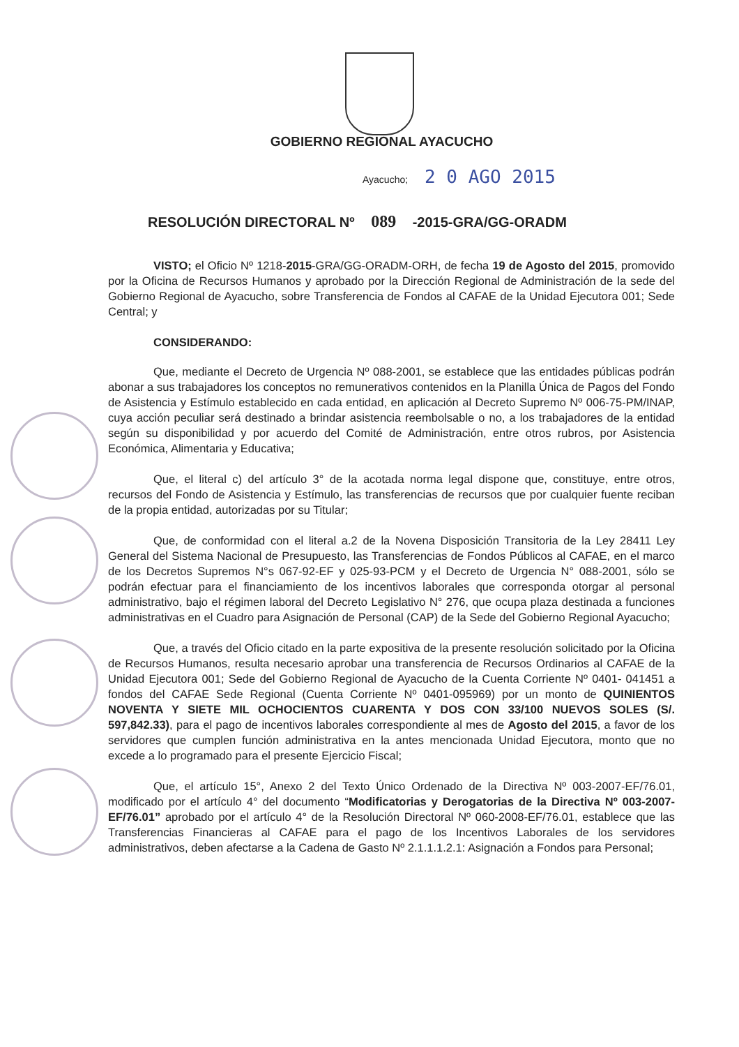GOBIERNO REGIONAL AYACUCHO
Ayacucho; 2 0 AGO 2015
RESOLUCIÓN DIRECTORAL Nº 089 -2015-GRA/GG-ORADM
VISTO; el Oficio Nº 1218-2015-GRA/GG-ORADM-ORH, de fecha 19 de Agosto del 2015, promovido por la Oficina de Recursos Humanos y aprobado por la Dirección Regional de Administración de la sede del Gobierno Regional de Ayacucho, sobre Transferencia de Fondos al CAFAE de la Unidad Ejecutora 001; Sede Central; y
CONSIDERANDO:
Que, mediante el Decreto de Urgencia Nº 088-2001, se establece que las entidades públicas podrán abonar a sus trabajadores los conceptos no remunerativos contenidos en la Planilla Única de Pagos del Fondo de Asistencia y Estímulo establecido en cada entidad, en aplicación al Decreto Supremo Nº 006-75-PM/INAP, cuya acción peculiar será destinado a brindar asistencia reembolsable o no, a los trabajadores de la entidad según su disponibilidad y por acuerdo del Comité de Administración, entre otros rubros, por Asistencia Económica, Alimentaria y Educativa;
Que, el literal c) del artículo 3° de la acotada norma legal dispone que, constituye, entre otros, recursos del Fondo de Asistencia y Estímulo, las transferencias de recursos que por cualquier fuente reciban de la propia entidad, autorizadas por su Titular;
Que, de conformidad con el literal a.2 de la Novena Disposición Transitoria de la Ley 28411 Ley General del Sistema Nacional de Presupuesto, las Transferencias de Fondos Públicos al CAFAE, en el marco de los Decretos Supremos N°s 067-92-EF y 025-93-PCM y el Decreto de Urgencia N° 088-2001, sólo se podrán efectuar para el financiamiento de los incentivos laborales que corresponda otorgar al personal administrativo, bajo el régimen laboral del Decreto Legislativo N° 276, que ocupa plaza destinada a funciones administrativas en el Cuadro para Asignación de Personal (CAP) de la Sede del Gobierno Regional Ayacucho;
Que, a través del Oficio citado en la parte expositiva de la presente resolución solicitado por la Oficina de Recursos Humanos, resulta necesario aprobar una transferencia de Recursos Ordinarios al CAFAE de la Unidad Ejecutora 001; Sede del Gobierno Regional de Ayacucho de la Cuenta Corriente Nº 0401- 041451 a fondos del CAFAE Sede Regional (Cuenta Corriente Nº 0401-095969) por un monto de QUINIENTOS NOVENTA Y SIETE MIL OCHOCIENTOS CUARENTA Y DOS CON 33/100 NUEVOS SOLES (S/. 597,842.33), para el pago de incentivos laborales correspondiente al mes de Agosto del 2015, a favor de los servidores que cumplen función administrativa en la antes mencionada Unidad Ejecutora, monto que no excede a lo programado para el presente Ejercicio Fiscal;
Que, el artículo 15°, Anexo 2 del Texto Único Ordenado de la Directiva Nº 003-2007-EF/76.01, modificado por el artículo 4° del documento “Modificatorias y Derogatorias de la Directiva Nº 003-2007-EF/76.01” aprobado por el artículo 4° de la Resolución Directoral Nº 060-2008-EF/76.01, establece que las Transferencias Financieras al CAFAE para el pago de los Incentivos Laborales de los servidores administrativos, deben afectarse a la Cadena de Gasto Nº 2.1.1.1.2.1: Asignación a Fondos para Personal;